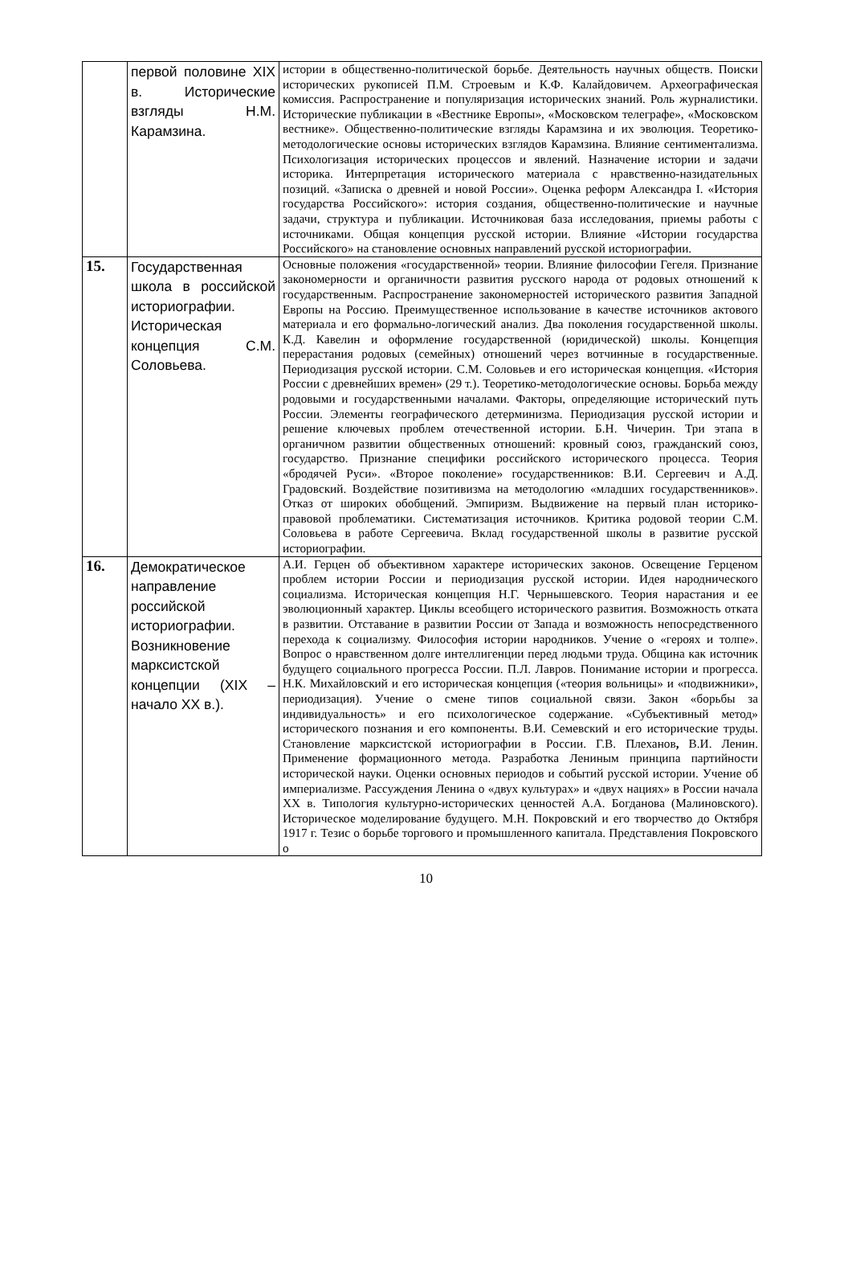| | первой половине XIX в. Исторические взгляды Н.М. Карамзина. | истории в общественно-политической борьбе. Деятельность научных обществ. Поиски исторических рукописей П.М. Строевым и К.Ф. Калайдовичем. Археографическая комиссия. Распространение и популяризация исторических знаний. Роль журналистики. Исторические публикации в «Вестнике Европы», «Московском телеграфе», «Московском вестнике». Общественно-политические взгляды Карамзина и их эволюция. Теоретико-методологические основы исторических взглядов Карамзина. Влияние сентиментализма. Психологизация исторических процессов и явлений. Назначение истории и задачи историка. Интерпретация исторического материала с нравственно-назидательных позиций. «Записка о древней и новой России». Оценка реформ Александра I. «История государства Российского»: история создания, общественно-политические и научные задачи, структура и публикации. Источниковая база исследования, приемы работы с источниками. Общая концепция русской истории. Влияние «Истории государства Российского» на становление основных направлений русской историографии. |
| 15. | Государственная школа в российской историографии. Историческая концепция С.М. Соловьева. | Основные положения «государственной» теории. Влияние философии Гегеля. Признание закономерности и органичности развития русского народа от родовых отношений к государственным. Распространение закономерностей исторического развития Западной Европы на Россию. Преимущественное использование в качестве источников актового материала и его формально-логический анализ. Два поколения государственной школы. К.Д. Кавелин и оформление государственной (юридической) школы. Концепция перерастания родовых (семейных) отношений через вотчинные в государственные. Периодизация русской истории. С.М. Соловьев и его историческая концепция. «История России с древнейших времен» (29 т.). Теоретико-методологические основы. Борьба между родовыми и государственными началами. Факторы, определяющие исторический путь России. Элементы географического детерминизма. Периодизация русской истории и решение ключевых проблем отечественной истории. Б.Н. Чичерин. Три этапа в органичном развитии общественных отношений: кровный союз, гражданский союз, государство. Признание специфики российского исторического процесса. Теория «бродячей Руси». «Второе поколение» государственников: В.И. Сергеевич и А.Д. Градовский. Воздействие позитивизма на методологию «младших государственников». Отказ от широких обобщений. Эмпиризм. Выдвижение на первый план историко-правовой проблематики. Систематизация источников. Критика родовой теории С.М. Соловьева в работе Сергеевича. Вклад государственной школы в развитие русской историографии. |
| 16. | Демократическое направление российской историографии. Возникновение марксистской концепции (XIX – начало XX в.). | А.И. Герцен об объективном характере исторических законов. Освещение Герценом проблем истории России и периодизация русской истории. Идея народнического социализма. Историческая концепция Н.Г. Чернышевского. Теория нарастания и ее эволюционный характер. Циклы всеобщего исторического развития. Возможность отката в развитии. Отставание в развитии России от Запада и возможность непосредственного перехода к социализму. Философия истории народников. Учение о «героях и толпе». Вопрос о нравственном долге интеллигенции перед людьми труда. Община как источник будущего социального прогресса России. П.Л. Лавров. Понимание истории и прогресса. Н.К. Михайловский и его историческая концепция («теория вольницы» и «подвижники», периодизация). Учение о смене типов социальной связи. Закон «борьбы за индивидуальность» и его психологическое содержание. «Субъективный метод» исторического познания и его компоненты. В.И. Семевский и его исторические труды. Становление марксистской историографии в России. Г.В. Плеханов , В.И. Ленин. Применение формационного метода. Разработка Лениным принципа партийности исторической науки. Оценки основных периодов и событий русской истории. Учение об империализме. Рассуждения Ленина о «двух культурах» и «двух нациях» в России начала XX в. Типология культурно-исторических ценностей А.А. Богданова (Малиновского). Историческое моделирование будущего. М.Н. Покровский и его творчество до Октября 1917 г. Тезис о борьбе торгового и промышленного капитала. Представления Покровского о |
10